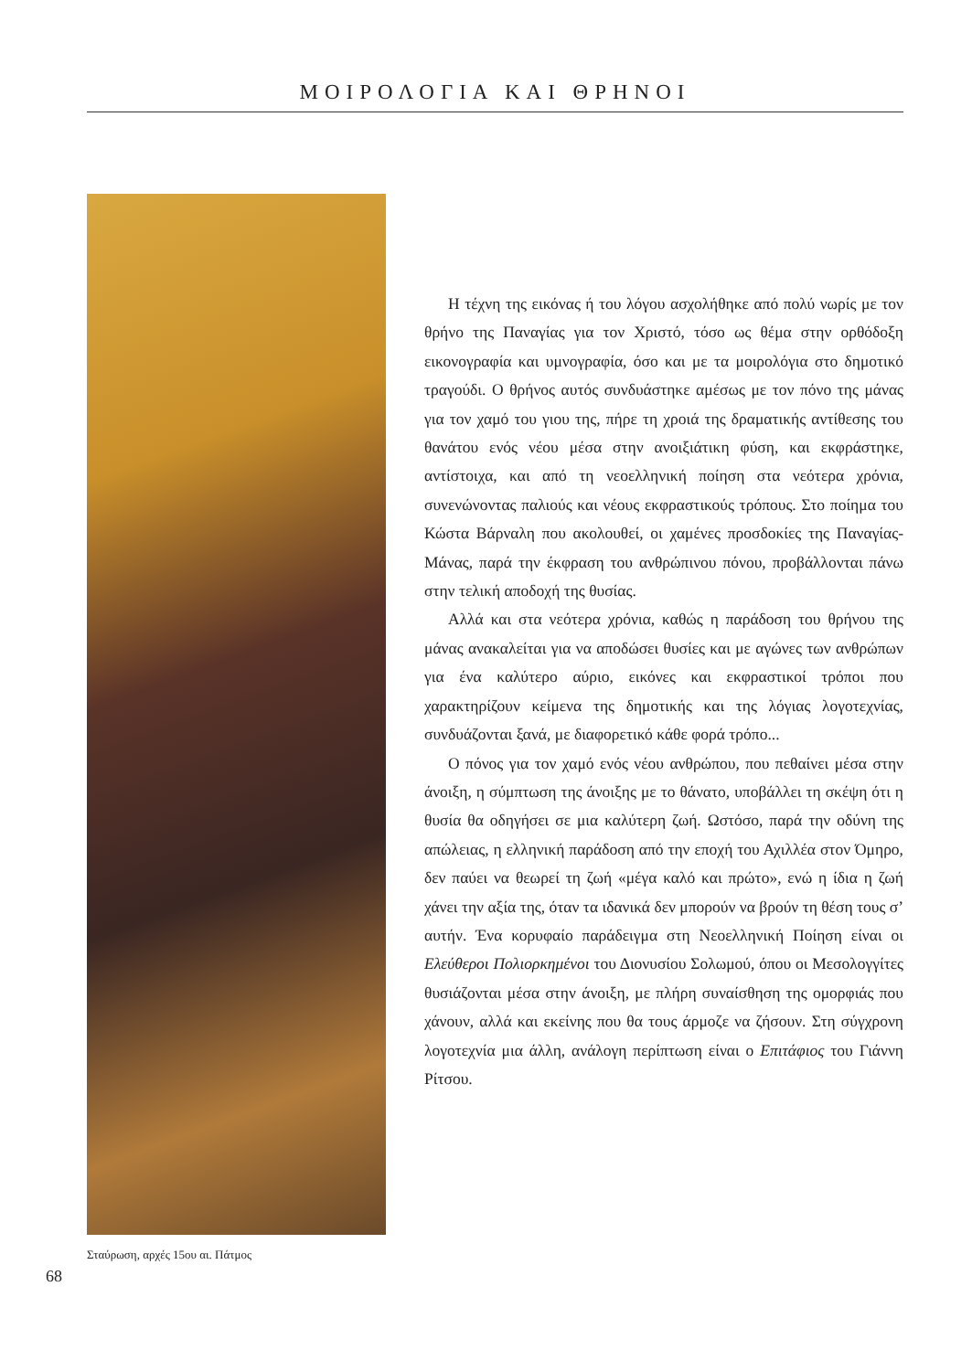ΜΟΙΡΟΛΟΓΙΑ ΚΑΙ ΘΡΗΝΟΙ
Σταύρωση, αρχές 15ου αι. Πάτμος
Η τέχνη της εικόνας ή του λόγου ασχολήθηκε από πολύ νωρίς με τον θρήνο της Παναγίας για τον Χριστό, τόσο ως θέμα στην ορθόδοξη εικονογραφία και υμνογραφία, όσο και με τα μοιρολόγια στο δημοτικό τραγούδι. Ο θρήνος αυτός συνδυάστηκε αμέσως με τον πόνο της μάνας για τον χαμό του γιου της, πήρε τη χροιά της δραματικής αντίθεσης του θανάτου ενός νέου μέσα στην ανοιξιάτικη φύση, και εκφράστηκε, αντίστοιχα, και από τη νεοελληνική ποίηση στα νεότερα χρόνια, συνενώνοντας παλιούς και νέους εκφραστικούς τρόπους. Στο ποίημα του Κώστα Βάρναλη που ακολουθεί, οι χαμένες προσδοκίες της Παναγίας-Μάνας, παρά την έκφραση του ανθρώπινου πόνου, προβάλλονται πάνω στην τελική αποδοχή της θυσίας.
Αλλά και στα νεότερα χρόνια, καθώς η παράδοση του θρήνου της μάνας ανακαλείται για να αποδώσει θυσίες και με αγώνες των ανθρώπων για ένα καλύτερο αύριο, εικόνες και εκφραστικοί τρόποι που χαρακτηρίζουν κείμενα της δημοτικής και της λόγιας λογοτεχνίας, συνδυάζονται ξανά, με διαφορετικό κάθε φορά τρόπο...
Ο πόνος για τον χαμό ενός νέου ανθρώπου, που πεθαίνει μέσα στην άνοιξη, η σύμπτωση της άνοιξης με το θάνατο, υποβάλλει τη σκέψη ότι η θυσία θα οδηγήσει σε μια καλύτερη ζωή. Ωστόσο, παρά την οδύνη της απώλειας, η ελληνική παράδοση από την εποχή του Αχιλλέα στον Όμηρο, δεν παύει να θεωρεί τη ζωή «μέγα καλό και πρώτο», ενώ η ίδια η ζωή χάνει την αξία της, όταν τα ιδανικά δεν μπορούν να βρούν τη θέση τους σ’ αυτήν. Ένα κορυφαίο παράδειγμα στη Νεοελληνική Ποίηση είναι οι Ελεύθεροι Πολιορκημένοι του Διονυσίου Σολωμού, όπου οι Μεσολογγίτες θυσιάζονται μέσα στην άνοιξη, με πλήρη συναίσθηση της ομορφιάς που χάνουν, αλλά και εκείνης που θα τους άρμοζε να ζήσουν. Στη σύγχρονη λογοτεχνία μια άλλη, ανάλογη περίπτωση είναι ο Επιτάφιος του Γιάννη Ρίτσου.
68